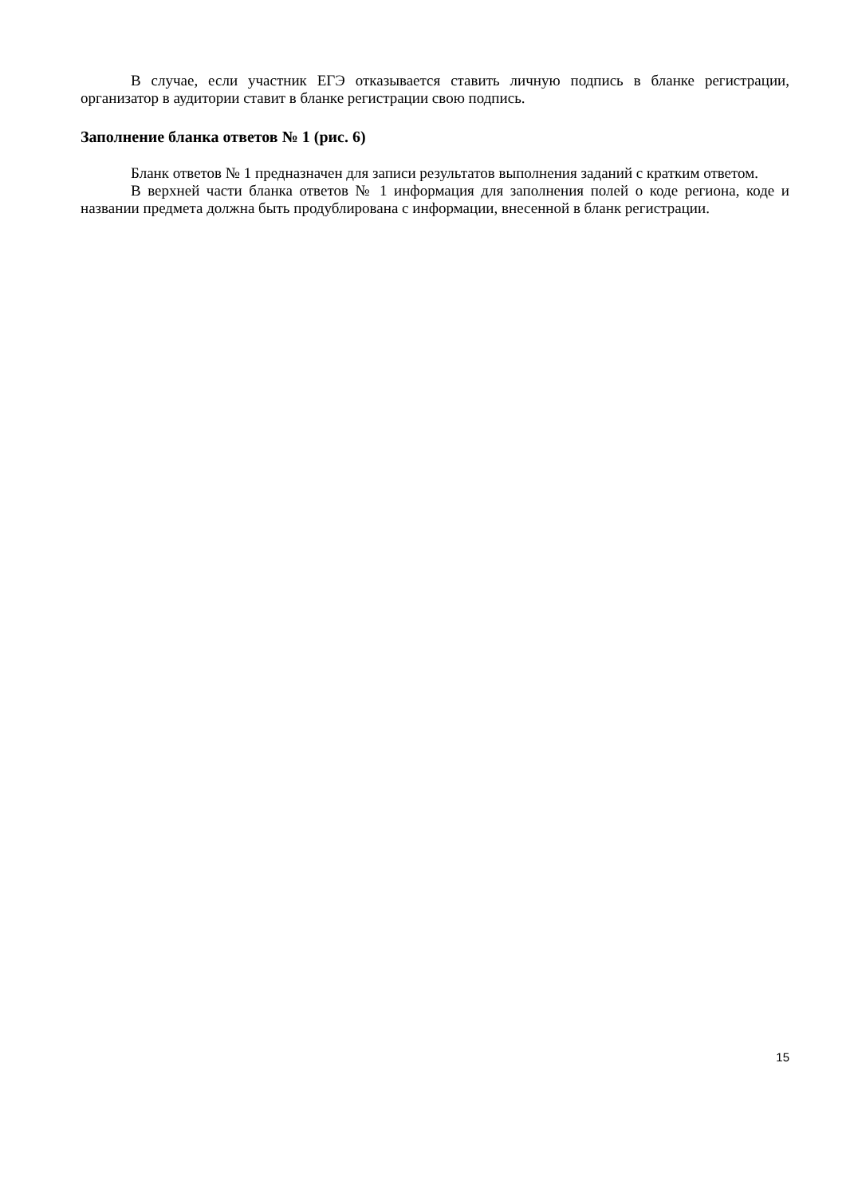В случае, если участник ЕГЭ отказывается ставить личную подпись в бланке регистрации, организатор в аудитории ставит в бланке регистрации свою подпись.
Заполнение бланка ответов № 1 (рис. 6)
Бланк ответов № 1 предназначен для записи результатов выполнения заданий с кратким ответом.
В верхней части бланка ответов № 1 информация для заполнения полей о коде региона, коде и названии предмета должна быть продублирована с информации, внесенной в бланк регистрации.
15